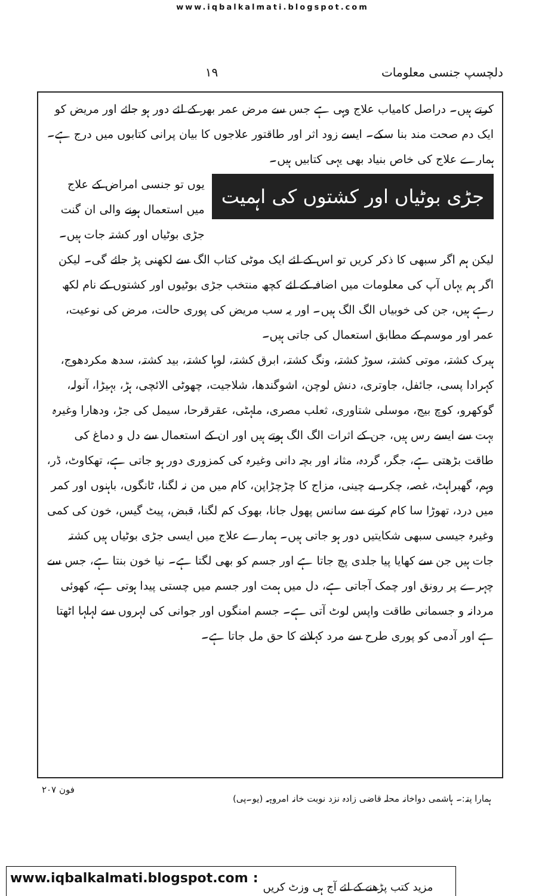www.iqbalkalmati.blogspot.com
دلچسپ جنسی معلومات ١٩
کرتے ہیں۔ دراصل کامیاب علاج وہی ہے جس سے مرض عمر بھر کے لئے دور ہو جائے اور مریض کو ایک دم صحت مند بنا سکے۔ ایسے زود اثر اور طاقتور علاجوں کا بیان پرانی کتابوں میں درج ہے۔ ہمارے علاج کی خاص بنیاد بھی یہی کتابیں ہیں۔
جڑی بوٹیاں اور کشتوں کی اہمیت
یوں تو جنسی امراض کے علاج میں استعمال ہونے والی ان گنت جڑی بوٹیاں اور کشتہ جات ہیں۔ لیکن ہم اگر سبھی کا ذکر کریں تو اس کے لئے ایک موٹی کتاب الگ سے لکھنی پڑ جائے گی۔ لیکن اگر ہم یہاں آپ کی معلومات میں اضافہ کے لئے کچھ منتخب جڑی بوٹیوں اور کشتوں کے نام لکھ رہے ہیں، جن کی خوبیاں الگ الگ ہیں۔ اور یہ سب مریض کی پوری حالت، مرض کی نوعیت، عمر اور موسم کے مطابق استعمال کی جاتی ہیں۔
ہیرک کشتہ، موتی کشتہ، سوڑ کشتہ، ونگ کشتہ، ابرق کشتہ، لوہا کشتہ، بید کشتہ، سدھ مکردھوج، کہرادا پسی، جائفل، جاوتری، دنش لوچن، اشوگندھا، شلاجیت، چھوٹی الائچی، ہڑ، بہیڑا، آنولہ، گوکھرو، کوچ بیج، موسلی شتاوری، ثعلب مصری، ملہٹی، عقرقرحا، سیمل کی جڑ، ودھارا وغیرہ بہت سے ایسے رس ہیں، جن کے اثرات الگ الگ ہوتے ہیں اور ان کے استعمال سے دل و دماغ کی طاقت بڑھتی ہے، جگر، گردہ، مثانہ اور بچہ دانی وغیرہ کی کمزوری دور ہو جاتی ہے، تھکاوٹ، ڈر، وہم، گھبراہٹ، غصہ، چکر، بے چینی، مزاج کا چڑچڑاپن، کام میں من نہ لگنا، ٹانگوں، باہنوں اور کمر میں درد، تھوڑا سا کام کرنے سے سانس پھول جانا، بھوک کم لگنا، قبض، پیٹ گیس، خون کی کمی وغیرہ جیسی سبھی شکایتیں دور ہو جاتی ہیں۔ ہمارے علاج میں ایسی جڑی بوٹیاں ہیں کشتہ جات ہیں جن سے کھایا پیا جلدی پچ جاتا ہے اور جسم کو بھی لگتا ہے۔ نیا خون بنتا ہے، جس سے چہرے پر رونق اور چمک آجاتی ہے، دل میں ہمت اور جسم میں چستی پیدا ہوتی ہے، کھوئی مردانہ و جسمانی طاقت واپس لوٹ آتی ہے۔ جسم امنگوں اور جوانی کی لہروں سے لہلہا اٹھتا ہے اور آدمی کو پوری طرح سے مرد کہلانے کا حق مل جاتا ہے۔
ہمارا پتہ:۔ ہاشمی دواخانہ محلہ قاضی زادہ نزد نوبت خانہ امروہہ (یو۔پی) فون ٢٠٧
www.iqbalkalmati.blogspot.com: مزید کتب پڑھنے کے لئے آج ہی وزٹ کریں